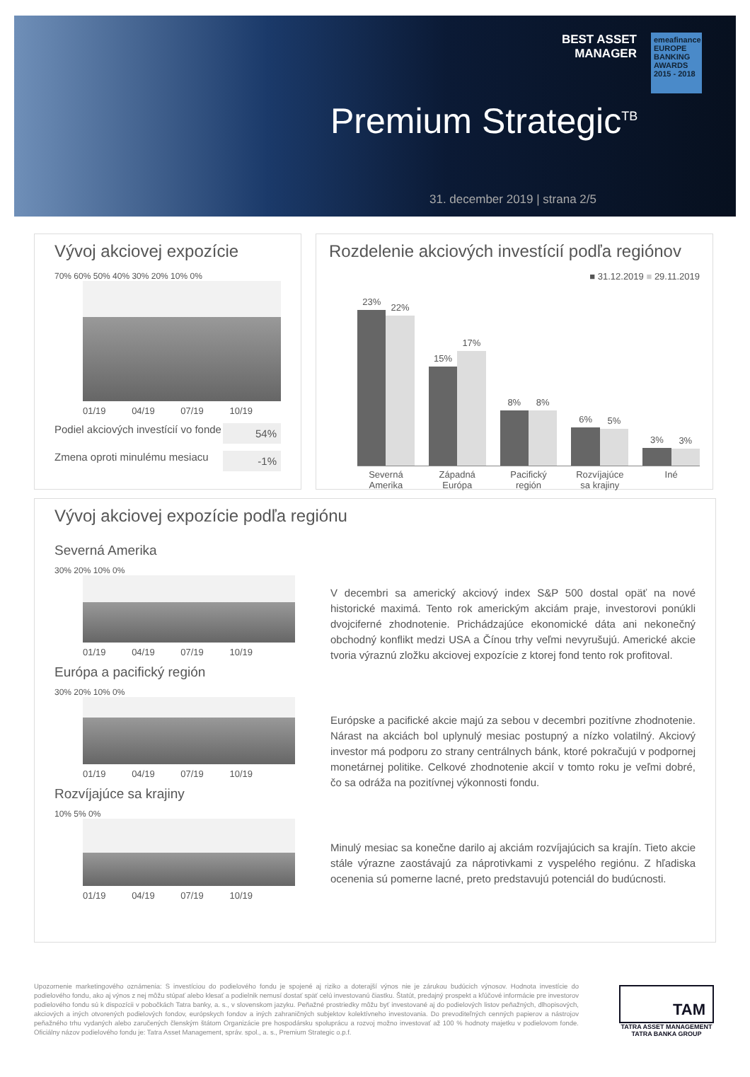BEST ASSET
MANAGER
emeafinance
EUROPE BANKING AWARDS 2015 - 2018
Premium Strategic<sup>TB</sup>
31. december 2019 | strana 2/5
Vývoj akciovej expozície
70% 60% 50% 40% 30% 20% 10% 0%
01/19 04/19 07/19 10/19
Podiel akciových investícií vo fonde 54%
Zmena oproti minulému mesiacu -1%
Rozdelenie akciových investícií podľa regiónov
■ 31.12.2019 ■ 29.11.2019
23%
22%
15%
17%
8%
8%
6%
5%
3%
3%
Severná Amerika Západná Európa Pacifický región Rozvíjajúce sa krajiny Iné
Vývoj akciovej expozície podľa regiónu
Severná Amerika
30% 20% 10% 0%
01/19 04/19 07/19 10/19
Európa a pacifický región
30% 20% 10% 0%
01/19 04/19 07/19 10/19
Rozvíjajúce sa krajiny
10% 5% 0%
01/19 04/19 07/19 10/19
V decembri sa americký akciový index S&P 500 dostal opäť na nové historické maximá. Tento rok americkým akciám praje, investorovi ponúkli dvojciferné zhodnotenie. Prichádzajúce ekonomické dáta ani nekonečný obchodný konflikt medzi USA a Čínou trhy veľmi nevyrušujú. Americké akcie tvoria výraznú zložku akciovej expozície z ktorej fond tento rok profitoval.
Európske a pacifické akcie majú za sebou v decembri pozitívne zhodnotenie. Nárast na akciách bol uplynulý mesiac postupný a nízko volatilný. Akciový investor má podporu zo strany centrálnych bánk, ktoré pokračujú v podpornej monetárnej politike. Celkové zhodnotenie akcií v tomto roku je veľmi dobré, čo sa odráža na pozitívnej výkonnosti fondu.
Minulý mesiac sa konečne darilo aj akciám rozvíjajúcich sa krajín. Tieto akcie stále výrazne zaostávajú za náprotivkami z vyspelého regiónu. Z hľadiska ocenenia sú pomerne lacné, preto predstavujú potenciál do budúcnosti.
Upozornenie marketingového oznámenia: S investíciou do podielového fondu je spojené aj riziko a doterajší výnos nie je zárukou budúcich výnosov. Hodnota investície do podielového fondu, ako aj výnos z nej môžu stúpať alebo klesať a podielnik nemusí dostať späť celú investovanú čiastku. Štatút, predajný prospekt a kľúčové informácie pre investorov podielového fondu sú k dispozícii v pobočkách Tatra banky, a. s., v slovenskom jazyku. Peňažné prostriedky môžu byť investované aj do podielových listov peňažných, dlhopisových, akciových a iných otvorených podielových fondov, európskych fondov a iných zahraničných subjektov kolektívneho investovania. Do prevoditeľných cenných papierov a nástrojov peňažného trhu vydaných alebo zaručených členským štátom Organizácie pre hospodársku spoluprácu a rozvoj možno investovať až 100 % hodnoty majetku v podielovom fonde. Oficiálny názov podielového fondu je: Tatra Asset Management, správ. spol., a. s., Premium Strategic o.p.f.
TAM
TATRA ASSET MANAGEMENT
TATRA BANKA GROUP